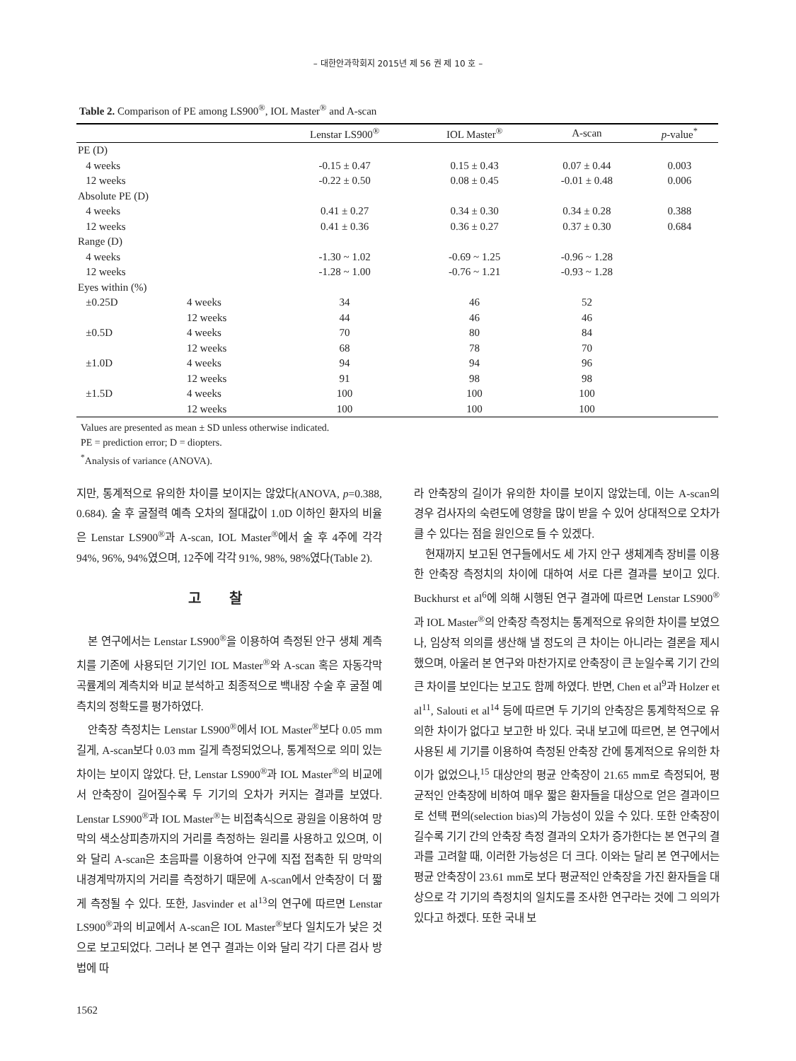– 대한안과학회지 2015년 제 56 권 제 10 호 –
Table 2. Comparison of PE among LS900<sup>®</sup>, IOL Master<sup>®</sup> and A-scan
| | | Lenstar LS900<sup>®</sup> | IOL Master<sup>®</sup> | A-scan | p -value<sup>*</sup> |
| --- | --- | --- | --- | --- | --- |
| PE (D) | | | | | |
| 4 weeks | | -0.15 ± 0.47 | 0.15 ± 0.43 | 0.07 ± 0.44 | 0.003 |
| 12 weeks | | -0.22 ± 0.50 | 0.08 ± 0.45 | -0.01 ± 0.48 | 0.006 |
| Absolute PE (D) | | | | | |
| 4 weeks | | 0.41 ± 0.27 | 0.34 ± 0.30 | 0.34 ± 0.28 | 0.388 |
| 12 weeks | | 0.41 ± 0.36 | 0.36 ± 0.27 | 0.37 ± 0.30 | 0.684 |
| Range (D) | | | | | |
| 4 weeks | | -1.30 ~ 1.02 | -0.69 ~ 1.25 | -0.96 ~ 1.28 | |
| 12 weeks | | -1.28 ~ 1.00 | -0.76 ~ 1.21 | -0.93 ~ 1.28 | |
| Eyes within (%) | | | | | |
| ±0.25D | 4 weeks | 34 | 46 | 52 | |
| | 12 weeks | 44 | 46 | 46 | |
| ±0.5D | 4 weeks | 70 | 80 | 84 | |
| | 12 weeks | 68 | 78 | 70 | |
| ±1.0D | 4 weeks | 94 | 94 | 96 | |
| | 12 weeks | 91 | 98 | 98 | |
| ±1.5D | 4 weeks | 100 | 100 | 100 | |
| | 12 weeks | 100 | 100 | 100 | |
Values are presented as mean ± SD unless otherwise indicated.
PE = prediction error; D = diopters.
<sup>*</sup> Analysis of variance (ANOVA).
지만, 통계적으로 유의한 차이를 보이지는 않았다(ANOVA, p=0.388, 0.684). 술 후 굴절력 예측 오차의 절대값이 1.0D 이하인 환자의 비율은 Lenstar LS900<sup>®</sup>과 A-scan, IOL Master<sup>®</sup>에서 술 후 4주에 각각 94%, 96%, 94%였으며, 12주에 각각 91%, 98%, 98%였다(Table 2).
고찰
본 연구에서는 Lenstar LS900<sup>®</sup>을 이용하여 측정된 안구 생체 계측치를 기존에 사용되던 기기인 IOL Master<sup>®</sup>와 A-scan 혹은 자동각막곡률계의 계측치와 비교 분석하고 최종적으로 백내장 수술 후 굴절 예측치의 정확도를 평가하였다.
안축장 측정치는 Lenstar LS900<sup>®</sup>에서 IOL Master<sup>®</sup>보다 0.05 mm 길게, A-scan보다 0.03 mm 길게 측정되었으나, 통계적으로 의미 있는 차이는 보이지 않았다. 단, Lenstar LS900<sup>®</sup>과 IOL Master<sup>®</sup>의 비교에서 안축장이 길어질수록 두 기기의 오차가 커지는 결과를 보였다. Lenstar LS900<sup>®</sup>과 IOL Master<sup>®</sup>는 비접촉식으로 광원을 이용하여 망막의 색소상피층까지의 거리를 측정하는 원리를 사용하고 있으며, 이와 달리 A-scan은 초음파를 이용하여 안구에 직접 접촉한 뒤 망막의 내경계막까지의 거리를 측정하기 때문에 A-scan에서 안축장이 더 짧게 측정될 수 있다. 또한, Jasvinder et al<sup>13</sup>의 연구에 따르면 Lenstar LS900<sup>®</sup>과의 비교에서 A-scan은 IOL Master<sup>®</sup>보다 일치도가 낮은 것으로 보고되었다. 그러나 본 연구 결과는 이와 달리 각기 다른 검사 방법에 따
라 안축장의 길이가 유의한 차이를 보이지 않았는데, 이는 A-scan의 경우 검사자의 숙련도에 영향을 많이 받을 수 있어 상대적으로 오차가 클 수 있다는 점을 원인으로 들 수 있겠다.
현재까지 보고된 연구들에서도 세 가지 안구 생체계측 장비를 이용한 안축장 측정치의 차이에 대하여 서로 다른 결과를 보이고 있다. Buckhurst et al<sup>6</sup>에 의해 시행된 연구 결과에 따르면 Lenstar LS900<sup>®</sup>과 IOL Master<sup>®</sup>의 안축장 측정치는 통계적으로 유의한 차이를 보였으나, 임상적 의의를 생산해 낼 정도의 큰 차이는 아니라는 결론을 제시했으며, 아울러 본 연구와 마찬가지로 안축장이 큰 눈일수록 기기 간의 큰 차이를 보인다는 보고도 함께 하였다. 반면, Chen et al<sup>9</sup>과 Holzer et al<sup>11</sup>, Salouti et al<sup>14</sup> 등에 따르면 두 기기의 안축장은 통계학적으로 유의한 차이가 없다고 보고한 바 있다. 국내 보고에 따르면, 본 연구에서 사용된 세 기기를 이용하여 측정된 안축장 간에 통계적으로 유의한 차이가 없었으나,<sup>15</sup> 대상안의 평균 안축장이 21.65 mm로 측정되어, 평균적인 안축장에 비하여 매우 짧은 환자들을 대상으로 얻은 결과이므로 선택 편의(selection bias)의 가능성이 있을 수 있다. 또한 안축장이 길수록 기기 간의 안축장 측정 결과의 오차가 증가한다는 본 연구의 결과를 고려할 때, 이러한 가능성은 더 크다. 이와는 달리 본 연구에서는 평균 안축장이 23.61 mm로 보다 평균적인 안축장을 가진 환자들을 대상으로 각 기기의 측정치의 일치도를 조사한 연구라는 것에 그 의의가 있다고 하겠다. 또한 국내 보
1562